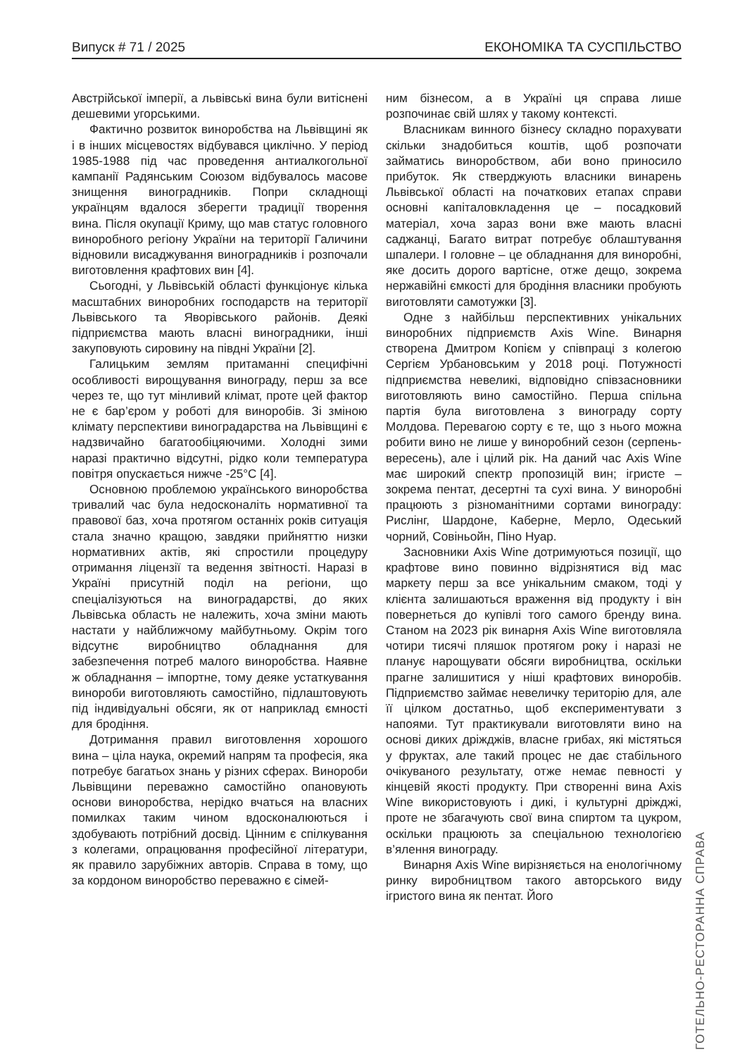Випуск # 71 / 2025 ЕКОНОМІКА ТА СУСПІЛЬСТВО
Австрійської імперії, а львівські вина були витіснені дешевими угорськими.
Фактично розвиток виноробства на Львівщині як і в інших місцевостях відбувався циклічно. У період 1985-1988 під час проведення антиалкогольної кампанії Радянським Союзом відбувалось масове знищення виноградників. Попри складнощі українцям вдалося зберегти традиції творення вина. Після окупації Криму, що мав статус головного виноробного регіону України на території Галичини відновили висаджування виноградників і розпочали виготовлення крафтових вин [4].
Сьогодні, у Львівській області функціонує кілька масштабних виноробних господарств на території Львівського та Яворівського районів. Деякі підприємства мають власні виноградники, інші закуповують сировину на півдні України [2].
Галицьким землям притаманні специфічні особливості вирощування винограду, перш за все через те, що тут мінливий клімат, проте цей фактор не є бар’єром у роботі для виноробів. Зі зміною клімату перспективи виноградарства на Львівщині є надзвичайно багатообіцяючими. Холодні зими наразі практично відсутні, рідко коли температура повітря опускається нижче -25°С [4].
Основною проблемою українського виноробства тривалий час була недосконаліть нормативної та правової баз, хоча протягом останніх років ситуація стала значно кращою, завдяки прийняттю низки нормативних актів, які спростили процедуру отримання ліцензії та ведення звітності. Наразі в Україні присутній поділ на регіони, що спеціалізуються на виноградарстві, до яких Львівська область не належить, хоча зміни мають настати у найближчому майбутньому. Окрім того відсутнє виробництво обладнання для забезпечення потреб малого виноробства. Наявне ж обладнання – імпортне, тому деяке устаткування винороби виготовляють самостійно, підлаштовують під індивідуальні обсяги, як от наприклад ємності для бродіння.
Дотримання правил виготовлення хорошого вина – ціла наука, окремий напрям та професія, яка потребує багатьох знань у різних сферах. Винороби Львівщини переважно самостійно опановують основи виноробства, нерідко вчаться на власних помилках таким чином вдосконалюються і здобувають потрібний досвід. Цінним є спілкування з колегами, опрацювання професійної літератури, як правило зарубіжних авторів. Справа в тому, що за кордоном виноробство переважно є сімей-
ним бізнесом, а в Україні ця справа лише розпочинає свій шлях у такому контексті.
Власникам винного бізнесу складно порахувати скільки знадобиться коштів, щоб розпочати займатись виноробством, аби воно приносило прибуток. Як стверджують власники винарень Львівської області на початкових етапах справи основні капіталовкладення це – посадковий матеріал, хоча зараз вони вже мають власні саджанці, Багато витрат потребує облаштування шпалери. І головне – це обладнання для виноробні, яке досить дорого вартісне, отже дещо, зокрема нержавійні ємкості для бродіння власники пробують виготовляти самотужки [3].
Одне з найбільш перспективних унікальних виноробних підприємств Axis Wine. Винарня створена Дмитром Копієм у співпраці з колегою Сергієм Урбановським у 2018 році. Потужності підприємства невеликі, відповідно співзасновники виготовляють вино самостійно. Перша спільна партія була виготовлена з винограду сорту Молдова. Перевагою сорту є те, що з нього можна робити вино не лише у виноробний сезон (серпень-вересень), але і цілий рік. На даний час Axis Wine має широкий спектр пропозицій вин; ігристе – зокрема пентат, десертні та сухі вина. У виноробні працюють з різноманітними сортами винограду: Рислінг, Шардоне, Каберне, Мерло, Одеський чорний, Совіньойн, Піно Нуар.
Засновники Axis Wine дотримуються позиції, що крафтове вино повинно відрізнятися від мас маркету перш за все унікальним смаком, тоді у клієнта залишаються враження від продукту і він повернеться до купівлі того самого бренду вина. Станом на 2023 рік винарня Axis Wine виготовляла чотири тисячі пляшок протягом року і наразі не планує нарощувати обсяги виробництва, оскільки прагне залишитися у ніші крафтових виноробів. Підприємство займає невеличку територію для, але її цілком достатньо, щоб експериментувати з напоями. Тут практикували виготовляти вино на основі диких дріжджів, власне грибах, які містяться у фруктах, але такий процес не дає стабільного очікуваного результату, отже немає певності у кінцевій якості продукту. При створенні вина Axis Wine використовують і дикі, і культурні дріжджі, проте не збагачують свої вина спиртом та цукром, оскільки працюють за спеціальною технологією в’ялення винограду.
Винарня Axis Wine вирізняється на енологічному ринку виробництвом такого авторського виду ігристого вина як пентат. Його
ГОТЕЛЬНО-РЕСТОРАННА СПРАВА